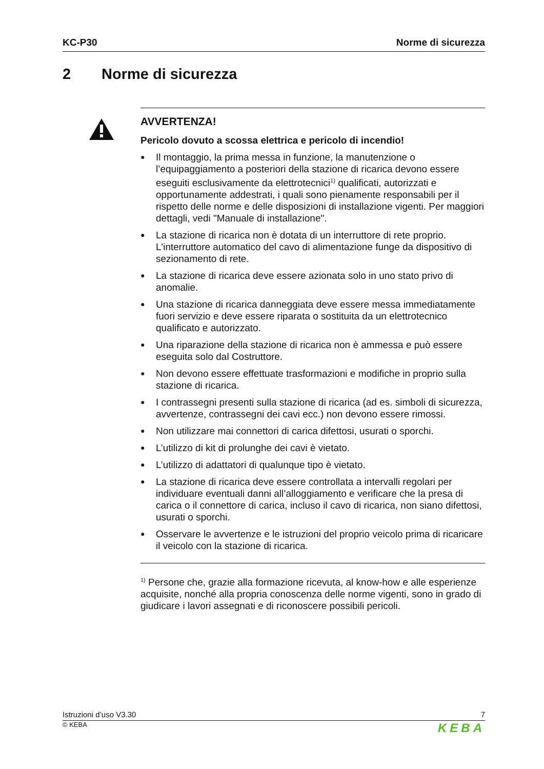KC-P30 Norme di sicurezza
2 Norme di sicurezza
AVVERTENZA!
Pericolo dovuto a scossa elettrica e pericolo di incendio!
● Il montaggio, la prima messa in funzione, la manutenzione o l’equipaggiamento a posteriori della stazione di ricarica devono essere eseguiti esclusivamente da elettrotecnici<sup>1)</sup> qualificati, autorizzati e opportunamente addestrati, i quali sono pienamente responsabili per il rispetto delle norme e delle disposizioni di installazione vigenti. Per maggiori dettagli, vedi "Manuale di installazione".
● La stazione di ricarica non è dotata di un interruttore di rete proprio. L'interruttore automatico del cavo di alimentazione funge da dispositivo di sezionamento di rete.
● La stazione di ricarica deve essere azionata solo in uno stato privo di anomalie.
● Una stazione di ricarica danneggiata deve essere messa immediatamente fuori servizio e deve essere riparata o sostituita da un elettrotecnico qualificato e autorizzato.
● Una riparazione della stazione di ricarica non è ammessa e può essere eseguita solo dal Costruttore.
● Non devono essere effettuate trasformazioni e modifiche in proprio sulla stazione di ricarica.
● I contrassegni presenti sulla stazione di ricarica (ad es. simboli di sicurezza, avvertenze, contrassegni dei cavi ecc.) non devono essere rimossi.
● Non utilizzare mai connettori di carica difettosi, usurati o sporchi.
● L’utilizzo di kit di prolunghe dei cavi è vietato.
● L’utilizzo di adattatori di qualunque tipo è vietato.
● La stazione di ricarica deve essere controllata a intervalli regolari per individuare eventuali danni all’alloggiamento e verificare che la presa di carica o il connettore di carica, incluso il cavo di ricarica, non siano difettosi, usurati o sporchi.
● Osservare le avvertenze e le istruzioni del proprio veicolo prima di ricaricare il veicolo con la stazione di ricarica.
<sup>1)</sup> Persone che, grazie alla formazione ricevuta, al know-how e alle esperienze acquisite, nonché alla propria conoscenza delle norme vigenti, sono in grado di giudicare i lavori assegnati e di riconoscere possibili pericoli.
Istruzioni d’uso V3.30 7
© KEBA KEBA